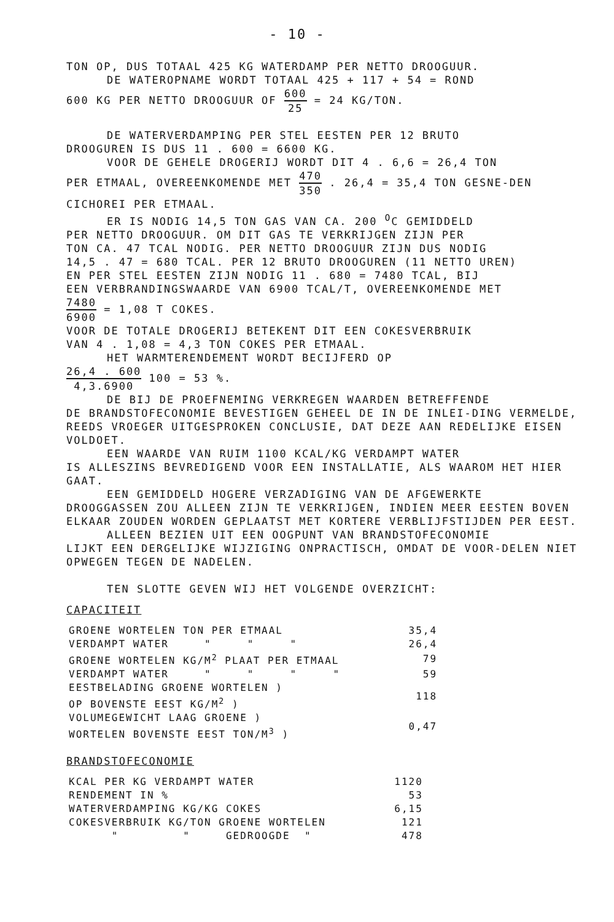- 10 -
TON OP, DUS TOTAAL 425 KG WATERDAMP PER NETTO DROOGUUR.
DE WATEROPNAME WORDT TOTAAL 425 + 117 + 54 = ROND
600 KG PER NETTO DROOGUUR OF 600 25 = 24 KG/TON.
DE WATERVERDAMPING PER STEL EESTEN PER 12 BRUTO
DROOGUREN IS DUS 11 . 600 = 6600 KG.
VOOR DE GEHELE DROGERIJ WORDT DIT 4 . 6,6 = 26,4 TON
PER ETMAAL, OVEREENKOMENDE MET 470 350 . 26,4 = 35,4 TON GESNE-DEN CICHOREI PER ETMAAL.
ER IS NODIG 14,5 TON GAS VAN CA. 200 <sup>O</sup>C GEMIDDELD
PER NETTO DROOGUUR. OM DIT GAS TE VERKRIJGEN ZIJN PER
TON CA. 47 TCAL NODIG. PER NETTO DROOGUUR ZIJN DUS NODIG
14,5 . 47 = 680 TCAL. PER 12 BRUTO DROOGUREN (11 NETTO UREN)
EN PER STEL EESTEN ZIJN NODIG 11 . 680 = 7480 TCAL, BIJ
EEN VERBRANDINGSWAARDE VAN 6900 TCAL/T, OVEREENKOMENDE MET
7480 6900 = 1,08 T COKES.
VOOR DE TOTALE DROGERIJ BETEKENT DIT EEN COKESVERBRUIK
VAN 4 . 1,08 = 4,3 TON COKES PER ETMAAL.
HET WARMTERENDEMENT WORDT BECIJFERD OP
26,4 . 600 4,3.6900 100 = 53 %.
DE BIJ DE PROEFNEMING VERKREGEN WAARDEN BETREFFENDE
DE BRANDSTOFECONOMIE BEVESTIGEN GEHEEL DE IN DE INLEI-DING VERMELDE, REEDS VROEGER UITGESPROKEN CONCLUSIE, DAT DEZE AAN REDELIJKE EISEN VOLDOET.
EEN WAARDE VAN RUIM 1100 KCAL/KG VERDAMPT WATER
IS ALLESZINS BEVREDIGEND VOOR EEN INSTALLATIE, ALS WAAROM HET HIER GAAT.
EEN GEMIDDELD HOGERE VERZADIGING VAN DE AFGEWERKTE
DROOGGASSEN ZOU ALLEEN ZIJN TE VERKRIJGEN, INDIEN MEER EESTEN BOVEN ELKAAR ZOUDEN WORDEN GEPLAATST MET KORTERE VERBLIJFSTIJDEN PER EEST.
ALLEEN BEZIEN UIT EEN OOGPUNT VAN BRANDSTOFECONOMIE
LIJKT EEN DERGELIJKE WIJZIGING ONPRACTISCH, OMDAT DE VOOR-DELEN NIET OPWEGEN TEGEN DE NADELEN.
TEN SLOTTE GEVEN WIJ HET VOLGENDE OVERZICHT:
CAPACITEIT
| GROENE WORTELEN TON PER ETMAAL | 35,4 |
| VERDAMPT WATER " " " | 26,4 |
| GROENE WORTELEN KG/M<sup>2</sup> PLAAT PER ETMAAL | 79 |
| VERDAMPT WATER " " " " | 59 |
| EESTBELADING GROENE WORTELEN ) OP BOVENSTE EEST KG/M<sup>2</sup> ) | 118 |
| VOLUMEGEWICHT LAAG GROENE ) WORTELEN BOVENSTE EEST TON/M<sup>3</sup> ) | 0,47 |
BRANDSTOFECONOMIE
| KCAL PER KG VERDAMPT WATER | 1120 |
| RENDEMENT IN % | 53 |
| WATERVERDAMPING KG/KG COKES | 6,15 |
| COKESVERBRUIK KG/TON GROENE WORTELEN | 121 |
| " " GEDROOGDE " | 478 |